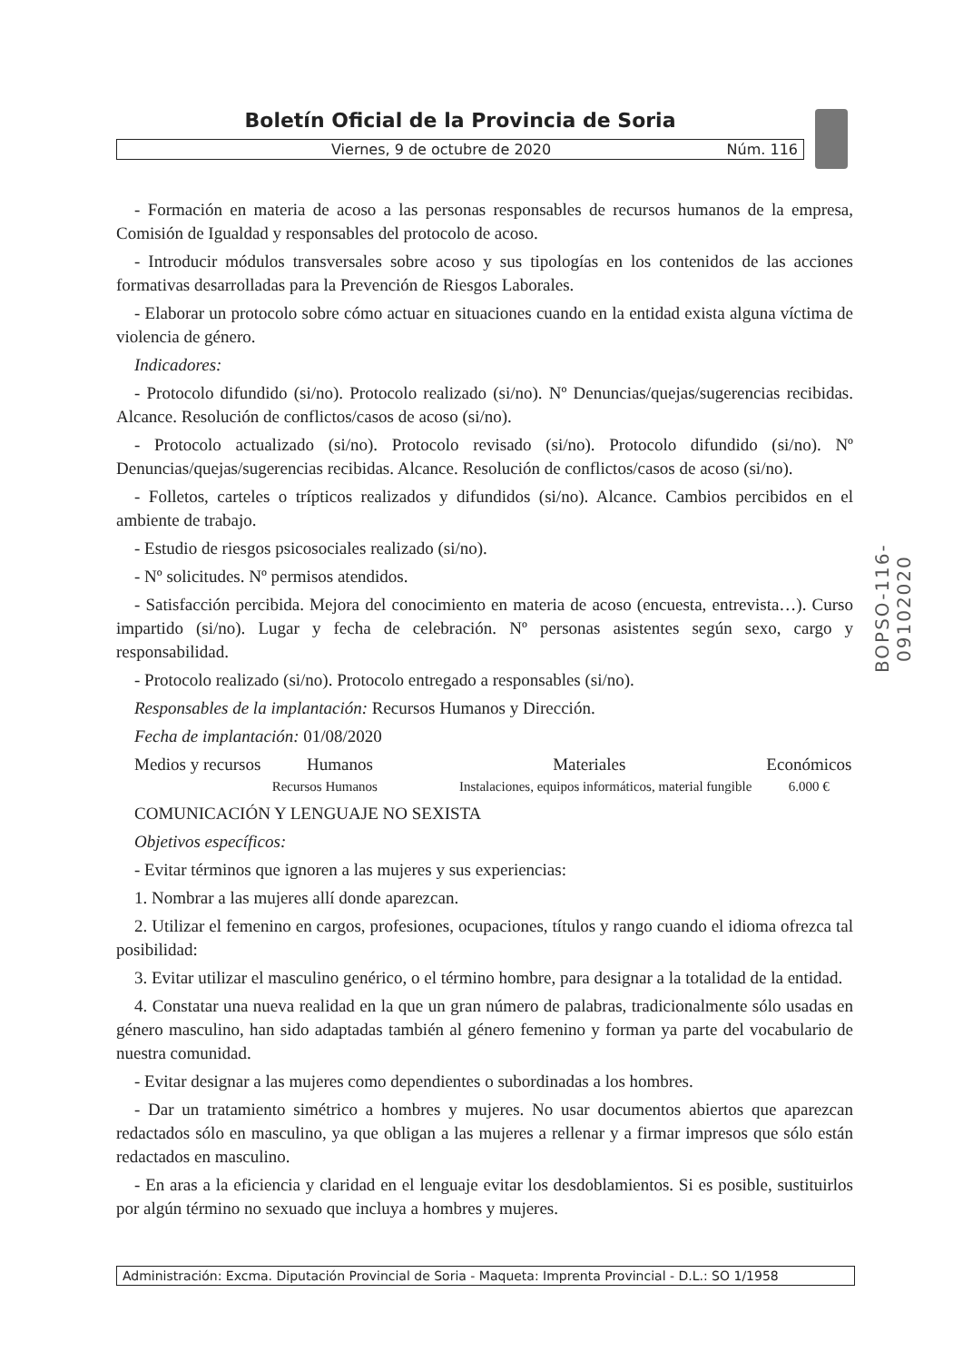Boletín Oficial de la Provincia de Soria
Viernes, 9 de octubre de 2020 Núm. 116
BOPSO-116-09102020
- Formación en materia de acoso a las personas responsables de recursos humanos de la empresa, Comisión de Igualdad y responsables del protocolo de acoso.
- Introducir módulos transversales sobre acoso y sus tipologías en los contenidos de las acciones formativas desarrolladas para la Prevención de Riesgos Laborales.
- Elaborar un protocolo sobre cómo actuar en situaciones cuando en la entidad exista alguna víctima de violencia de género.
Indicadores:
- Protocolo difundido (si/no). Protocolo realizado (si/no). Nº Denuncias/quejas/sugerencias recibidas. Alcance. Resolución de conflictos/casos de acoso (si/no).
- Protocolo actualizado (si/no). Protocolo revisado (si/no). Protocolo difundido (si/no). Nº Denuncias/quejas/sugerencias recibidas. Alcance. Resolución de conflictos/casos de acoso (si/no).
- Folletos, carteles o trípticos realizados y difundidos (si/no). Alcance. Cambios percibidos en el ambiente de trabajo.
- Estudio de riesgos psicosociales realizado (si/no).
- Nº solicitudes. Nº permisos atendidos.
- Satisfacción percibida. Mejora del conocimiento en materia de acoso (encuesta, entrevista…). Curso impartido (si/no). Lugar y fecha de celebración. Nº personas asistentes según sexo, cargo y responsabilidad.
- Protocolo realizado (si/no). Protocolo entregado a responsables (si/no).
Responsables de la implantación: Recursos Humanos y Dirección.
Fecha de implantación: 01/08/2020
| Medios y recursos | Humanos | Materiales | Económicos |
| --- | --- | --- | --- |
| | Recursos Humanos | Instalaciones, equipos informáticos, material fungible | 6.000 € |
COMUNICACIÓN Y LENGUAJE NO SEXISTA
Objetivos específicos:
- Evitar términos que ignoren a las mujeres y sus experiencias:
1. Nombrar a las mujeres allí donde aparezcan.
2. Utilizar el femenino en cargos, profesiones, ocupaciones, títulos y rango cuando el idioma ofrezca tal posibilidad:
3. Evitar utilizar el masculino genérico, o el término hombre, para designar a la totalidad de la entidad.
4. Constatar una nueva realidad en la que un gran número de palabras, tradicionalmente sólo usadas en género masculino, han sido adaptadas también al género femenino y forman ya parte del vocabulario de nuestra comunidad.
- Evitar designar a las mujeres como dependientes o subordinadas a los hombres.
- Dar un tratamiento simétrico a hombres y mujeres. No usar documentos abiertos que aparezcan redactados sólo en masculino, ya que obligan a las mujeres a rellenar y a firmar impresos que sólo están redactados en masculino.
- En aras a la eficiencia y claridad en el lenguaje evitar los desdoblamientos. Si es posible, sustituirlos por algún término no sexuado que incluya a hombres y mujeres.
Administración: Excma. Diputación Provincial de Soria - Maqueta: Imprenta Provincial - D.L.: SO 1/1958